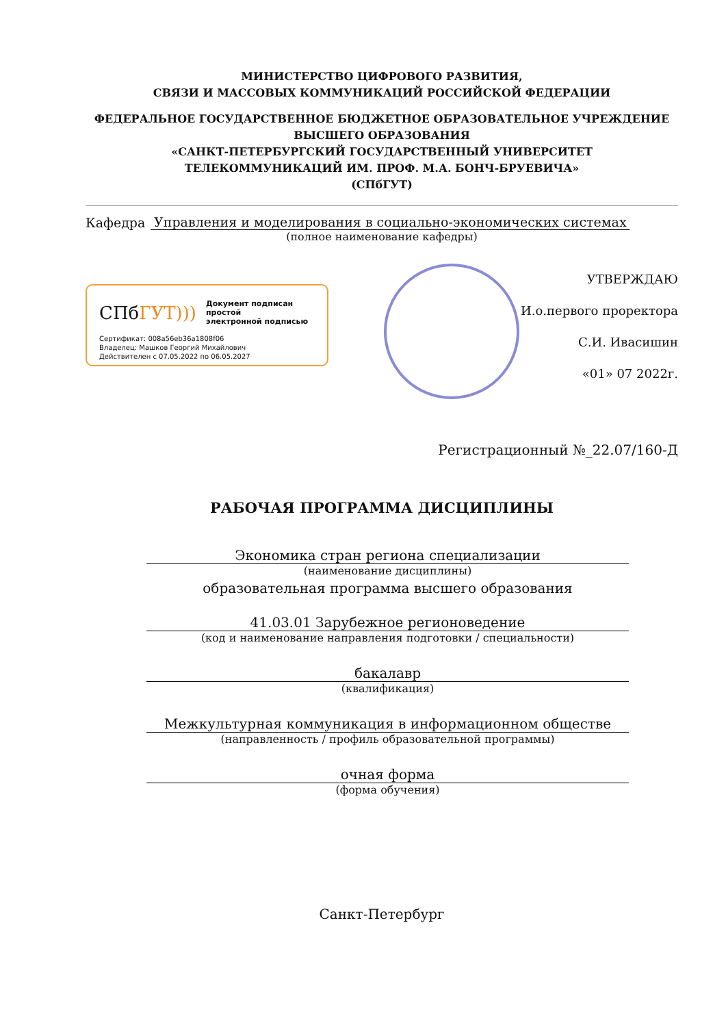МИНИСТЕРСТВО ЦИФРОВОГО РАЗВИТИЯ,
СВЯЗИ И МАССОВЫХ КОММУНИКАЦИЙ РОССИЙСКОЙ ФЕДЕРАЦИИ
ФЕДЕРАЛЬНОЕ ГОСУДАРСТВЕННОЕ БЮДЖЕТНОЕ ОБРАЗОВАТЕЛЬНОЕ УЧРЕЖДЕНИЕ
ВЫСШЕГО ОБРАЗОВАНИЯ
«САНКТ-ПЕТЕРБУРГСКИЙ ГОСУДАРСТВЕННЫЙ УНИВЕРСИТЕТ
ТЕЛЕКОММУНИКАЦИЙ ИМ. ПРОФ. М.А. БОНЧ-БРУЕВИЧА»
(СПбГУТ)
Кафедра Управления и моделирования в социально-экономических системах
(полное наименование кафедры)
СПбГУТ)))
Документ подписан простой
электронной подписью
Сертификат: 008a56eb36a1808f06
Владелец: Машков Георгий Михайлович
Действителен с 07.05.2022 по 06.05.2027
УТВЕРЖДАЮ
И.о.первого проректора
С.И. Ивасишин
«01» 07 2022г.
Регистрационный №_22.07/160-Д
РАБОЧАЯ ПРОГРАММА ДИСЦИПЛИНЫ
Экономика стран региона специализации
(наименование дисциплины)
образовательная программа высшего образования
41.03.01 Зарубежное регионоведение
(код и наименование направления подготовки / специальности)
бакалавр
(квалификация)
Межкультурная коммуникация в информационном обществе
(направленность / профиль образовательной программы)
очная форма
(форма обучения)
Санкт-Петербург